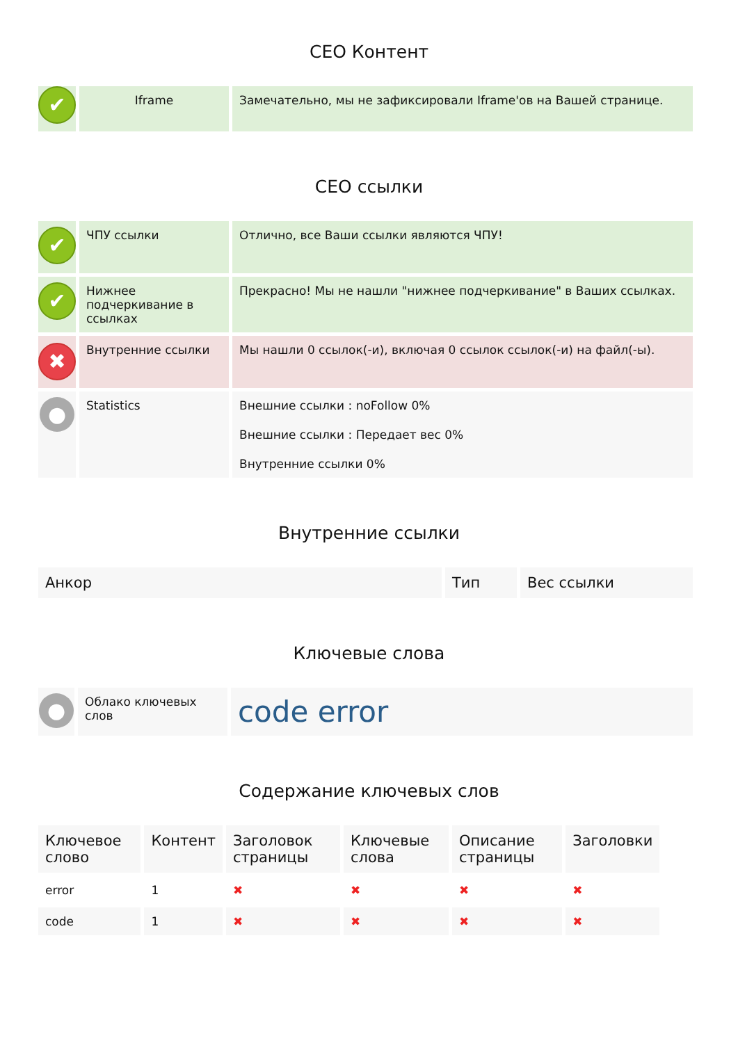СЕО Контент
| ✔ | Iframe | Замечательно, мы не зафиксировали Iframe'ов на Вашей странице. |
СЕО ссылки
| ✔ | ЧПУ ссылки | Отлично, все Ваши ссылки являются ЧПУ! |
| ✔ | Нижнее подчеркивание в ссылках | Прекрасно! Мы не нашли "нижнее подчеркивание" в Ваших ссылках. |
| ✖ | Внутренние ссылки | Мы нашли 0 ссылок(-и), включая 0 ссылок ссылок(-и) на файл(-ы). |
| ● | Statistics | Внешние ссылки : noFollow 0% Внешние ссылки : Передает вес 0% Внутренние ссылки 0% |
Внутренние ссылки
| Анкор | Тип | Вес ссылки |
| --- | --- | --- |
Ключевые слова
| ● | Облако ключевых слов | code error |
Содержание ключевых слов
| Ключевое слово | Контент | Заголовок страницы | Ключевые слова | Описание страницы | Заголовки |
| --- | --- | --- | --- | --- | --- |
| error | 1 | ✖ | ✖ | ✖ | ✖ |
| code | 1 | ✖ | ✖ | ✖ | ✖ |